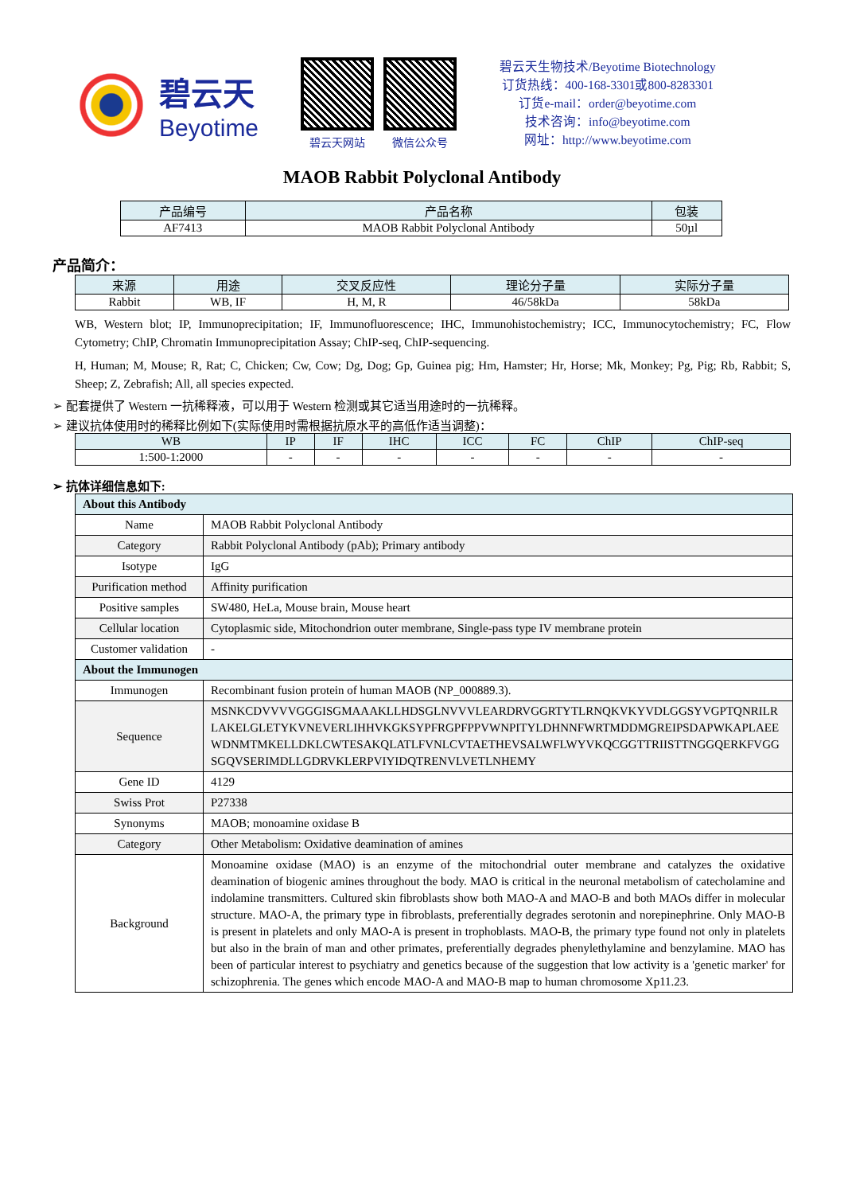碧云天
Beyotime
碧云天网站 微信公众号
碧云天生物技术/Beyotime Biotechnology
订货热线：400-168-3301或800-8283301
订货e-mail：order@beyotime.com
技术咨询：info@beyotime.com
网址：http://www.beyotime.com
MAOB Rabbit Polyclonal Antibody
| 产品编号 | 产品名称 | 包装 |
| --- | --- | --- |
| AF7413 | MAOB Rabbit Polyclonal Antibody | 50µl |
产品简介：
| 来源 | 用途 | 交叉反应性 | 理论分子量 | 实际分子量 |
| --- | --- | --- | --- | --- |
| Rabbit | WB, IF | H, M, R | 46/58kDa | 58kDa |
WB, Western blot; IP, Immunoprecipitation; IF, Immunofluorescence; IHC, Immunohistochemistry; ICC, Immunocytochemistry; FC, Flow Cytometry; ChIP, Chromatin Immunoprecipitation Assay; ChIP-seq, ChIP-sequencing.
H, Human; M, Mouse; R, Rat; C, Chicken; Cw, Cow; Dg, Dog; Gp, Guinea pig; Hm, Hamster; Hr, Horse; Mk, Monkey; Pg, Pig; Rb, Rabbit; S, Sheep; Z, Zebrafish; All, all species expected.
➢ 配套提供了 Western 一抗稀释液，可以用于 Western 检测或其它适当用途时的一抗稀释。
➢ 建议抗体使用时的稀释比例如下(实际使用时需根据抗原水平的高低作适当调整)：
| WB | IP | IF | IHC | ICC | FC | ChIP | ChIP-seq |
| --- | --- | --- | --- | --- | --- | --- | --- |
| 1:500-1:2000 | - | - | - | - | - | - | - |
➢ 抗体详细信息如下:
| About this Antibody | |
| Name | MAOB Rabbit Polyclonal Antibody |
| Category | Rabbit Polyclonal Antibody (pAb); Primary antibody |
| Isotype | IgG |
| Purification method | Affinity purification |
| Positive samples | SW480, HeLa, Mouse brain, Mouse heart |
| Cellular location | Cytoplasmic side, Mitochondrion outer membrane, Single-pass type IV membrane protein |
| Customer validation | - |
| About the Immunogen | |
| Immunogen | Recombinant fusion protein of human MAOB (NP_000889.3). |
| Sequence | MSNKCDVVVVGGGISGMAAAKLLHDSGLNVVVLEARDRVGGRTYTLRNQKVKYVDLGGSYVGPTQNRILRLAKELGLETYKVNEVERLIHHVKGKSYPFRGPFPPVWNPITYLDHNNFWRTMDDMGREIPSDAPWKAPLAEEWDNMTMKELLDKLCWTESAKQLATLFVNLCVTAETHEVSALWFLWYVKQCGGTTRIISTTNGGQERKFVGGSGQVSERIMDLLGDRVKLERPVIYIDQTRENVLVETLNHEMY |
| Gene ID | 4129 |
| Swiss Prot | P27338 |
| Synonyms | MAOB; monoamine oxidase B |
| Category | Other Metabolism: Oxidative deamination of amines |
| Background | Monoamine oxidase (MAO) is an enzyme of the mitochondrial outer membrane and catalyzes the oxidative deamination of biogenic amines throughout the body. MAO is critical in the neuronal metabolism of catecholamine and indolamine transmitters. Cultured skin fibroblasts show both MAO-A and MAO-B and both MAOs differ in molecular structure. MAO-A, the primary type in fibroblasts, preferentially degrades serotonin and norepinephrine. Only MAO-B is present in platelets and only MAO-A is present in trophoblasts. MAO-B, the primary type found not only in platelets but also in the brain of man and other primates, preferentially degrades phenylethylamine and benzylamine. MAO has been of particular interest to psychiatry and genetics because of the suggestion that low activity is a 'genetic marker' for schizophrenia. The genes which encode MAO-A and MAO-B map to human chromosome Xp11.23. |